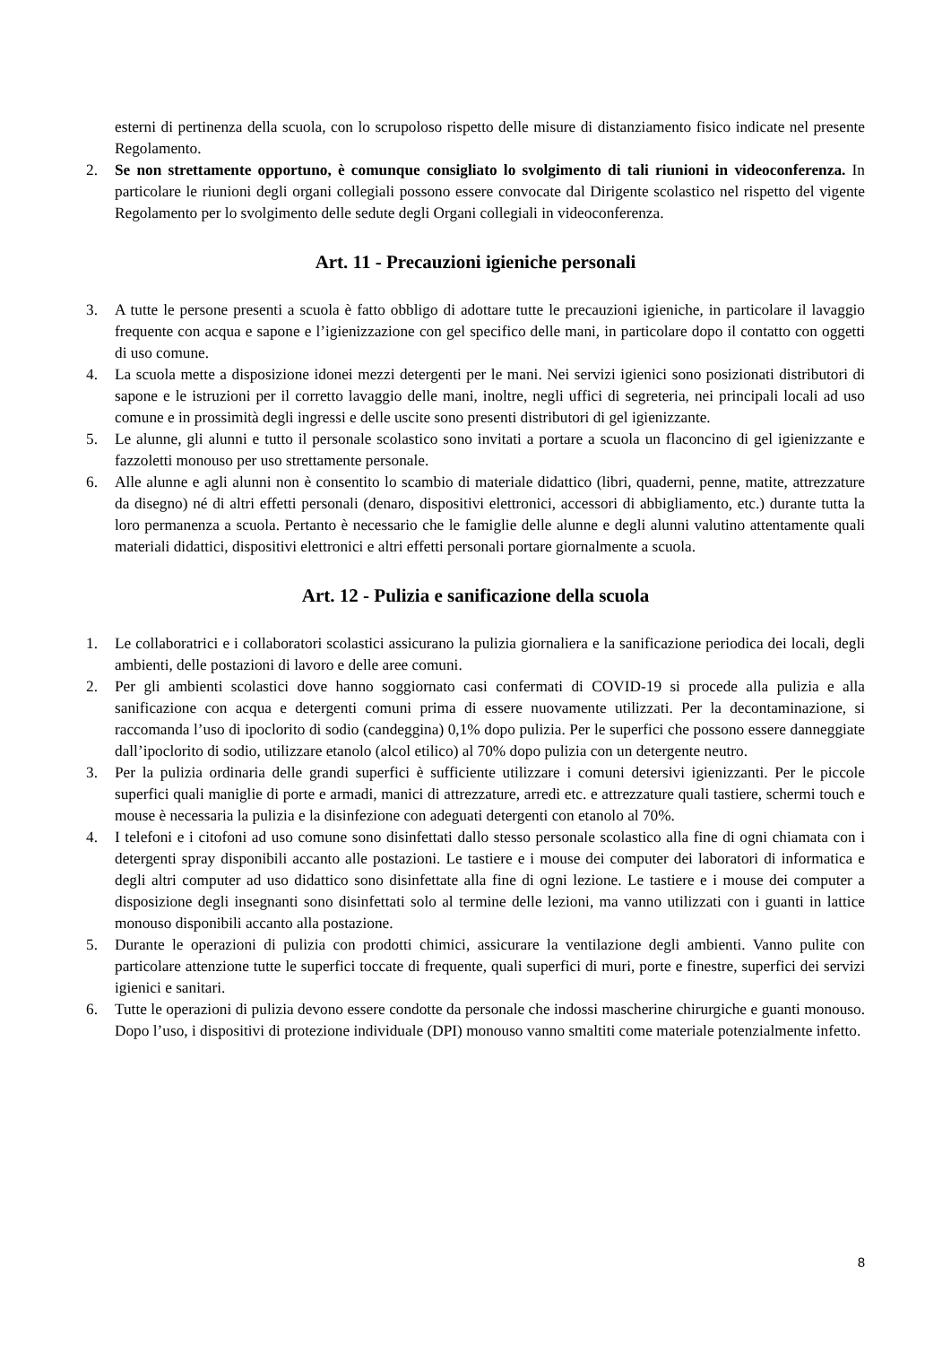esterni di pertinenza della scuola, con lo scrupoloso rispetto delle misure di distanziamento fisico indicate nel presente Regolamento.
2. Se non strettamente opportuno, è comunque consigliato lo svolgimento di tali riunioni in videoconferenza. In particolare le riunioni degli organi collegiali possono essere convocate dal Dirigente scolastico nel rispetto del vigente Regolamento per lo svolgimento delle sedute degli Organi collegiali in videoconferenza.
Art. 11 - Precauzioni igieniche personali
3. A tutte le persone presenti a scuola è fatto obbligo di adottare tutte le precauzioni igieniche, in particolare il lavaggio frequente con acqua e sapone e l’igienizzazione con gel specifico delle mani, in particolare dopo il contatto con oggetti di uso comune.
4. La scuola mette a disposizione idonei mezzi detergenti per le mani. Nei servizi igienici sono posizionati distributori di sapone e le istruzioni per il corretto lavaggio delle mani, inoltre, negli uffici di segreteria, nei principali locali ad uso comune e in prossimità degli ingressi e delle uscite sono presenti distributori di gel igienizzante.
5. Le alunne, gli alunni e tutto il personale scolastico sono invitati a portare a scuola un flaconcino di gel igienizzante e fazzoletti monouso per uso strettamente personale.
6. Alle alunne e agli alunni non è consentito lo scambio di materiale didattico (libri, quaderni, penne, matite, attrezzature da disegno) né di altri effetti personali (denaro, dispositivi elettronici, accessori di abbigliamento, etc.) durante tutta la loro permanenza a scuola. Pertanto è necessario che le famiglie delle alunne e degli alunni valutino attentamente quali materiali didattici, dispositivi elettronici e altri effetti personali portare giornalmente a scuola.
Art. 12 - Pulizia e sanificazione della scuola
1. Le collaboratrici e i collaboratori scolastici assicurano la pulizia giornaliera e la sanificazione periodica dei locali, degli ambienti, delle postazioni di lavoro e delle aree comuni.
2. Per gli ambienti scolastici dove hanno soggiornato casi confermati di COVID-19 si procede alla pulizia e alla sanificazione con acqua e detergenti comuni prima di essere nuovamente utilizzati. Per la decontaminazione, si raccomanda l’uso di ipoclorito di sodio (candeggina) 0,1% dopo pulizia. Per le superfici che possono essere danneggiate dall’ipoclorito di sodio, utilizzare etanolo (alcol etilico) al 70% dopo pulizia con un detergente neutro.
3. Per la pulizia ordinaria delle grandi superfici è sufficiente utilizzare i comuni detersivi igienizzanti. Per le piccole superfici quali maniglie di porte e armadi, manici di attrezzature, arredi etc. e attrezzature quali tastiere, schermi touch e mouse è necessaria la pulizia e la disinfezione con adeguati detergenti con etanolo al 70%.
4. I telefoni e i citofoni ad uso comune sono disinfettati dallo stesso personale scolastico alla fine di ogni chiamata con i detergenti spray disponibili accanto alle postazioni. Le tastiere e i mouse dei computer dei laboratori di informatica e degli altri computer ad uso didattico sono disinfettate alla fine di ogni lezione. Le tastiere e i mouse dei computer a disposizione degli insegnanti sono disinfettati solo al termine delle lezioni, ma vanno utilizzati con i guanti in lattice monouso disponibili accanto alla postazione.
5. Durante le operazioni di pulizia con prodotti chimici, assicurare la ventilazione degli ambienti. Vanno pulite con particolare attenzione tutte le superfici toccate di frequente, quali superfici di muri, porte e finestre, superfici dei servizi igienici e sanitari.
6. Tutte le operazioni di pulizia devono essere condotte da personale che indossi mascherine chirurgiche e guanti monouso. Dopo l’uso, i dispositivi di protezione individuale (DPI) monouso vanno smaltiti come materiale potenzialmente infetto.
8